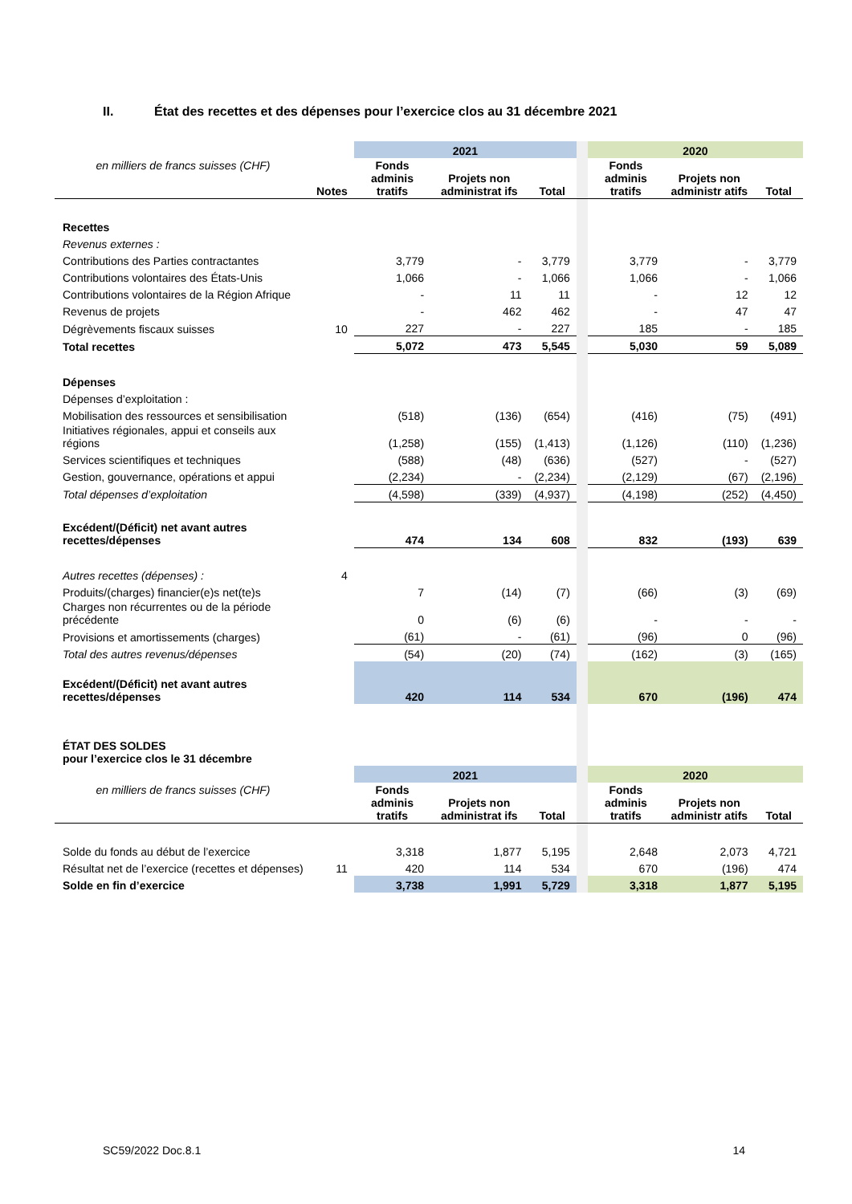II. État des recettes et des dépenses pour l’exercice clos au 31 décembre 2021
| | | 2021 | | | | 2020 | | |
| en milliers de francs suisses (CHF) | Notes | Fonds adminis tratifs | Projets non administrat ifs | Total | | Fonds adminis tratifs | Projets non administr atifs | Total |
| Recettes | | | | | | | | |
| Revenus externes : | | | | | | | | |
| Contributions des Parties contractantes | | 3,779 | - | 3,779 | | 3,779 | - | 3,779 |
| Contributions volontaires des États-Unis | | 1,066 | - | 1,066 | | 1,066 | - | 1,066 |
| Contributions volontaires de la Région Afrique | | - | 11 | 11 | | - | 12 | 12 |
| Revenus de projets | | - | 462 | 462 | | - | 47 | 47 |
| Dégrèvements fiscaux suisses | 10 | 227 | - | 227 | | 185 | - | 185 |
| Total recettes | | 5,072 | 473 | 5,545 | | 5,030 | 59 | 5,089 |
| Dépenses | | | | | | | | |
| Dépenses d’exploitation : | | | | | | | | |
| Mobilisation des ressources et sensibilisation | | (518) | (136) | (654) | | (416) | (75) | (491) |
| Initiatives régionales, appui et conseils aux régions | | (1,258) | (155) | (1,413) | | (1,126) | (110) | (1,236) |
| Services scientifiques et techniques | | (588) | (48) | (636) | | (527) | - | (527) |
| Gestion, gouvernance, opérations et appui | | (2,234) | - | (2,234) | | (2,129) | (67) | (2,196) |
| Total dépenses d’exploitation | | (4,598) | (339) | (4,937) | | (4,198) | (252) | (4,450) |
| Excédent/(Déficit) net avant autres recettes/dépenses | | 474 | 134 | 608 | | 832 | (193) | 639 |
| Autres recettes (dépenses) : | 4 | | | | | | | |
| Produits/(charges) financier(e)s net(te)s | | 7 | (14) | (7) | | (66) | (3) | (69) |
| Charges non récurrentes ou de la période précédente | | 0 | (6) | (6) | | - | - | - |
| Provisions et amortissements (charges) | | (61) | - | (61) | | (96) | 0 | (96) |
| Total des autres revenus/dépenses | | (54) | (20) | (74) | | (162) | (3) | (165) |
| Excédent/(Déficit) net avant autres recettes/dépenses | | 420 | 114 | 534 | | 670 | (196) | 474 |
| ÉTAT DES SOLDES pour l’exercice clos le 31 décembre | | | | | | | | |
| | | 2021 | | | | 2020 | | |
| en milliers de francs suisses (CHF) | | Fonds adminis tratifs | Projets non administrat ifs | Total | | Fonds adminis tratifs | Projets non administr atifs | Total |
| Solde du fonds au début de l’exercice | | 3,318 | 1,877 | 5,195 | | 2,648 | 2,073 | 4,721 |
| Résultat net de l’exercice (recettes et dépenses) | 11 | 420 | 114 | 534 | | 670 | (196) | 474 |
| Solde en fin d’exercice | | 3,738 | 1,991 | 5,729 | | 3,318 | 1,877 | 5,195 |
SC59/2022 Doc.8.1 14